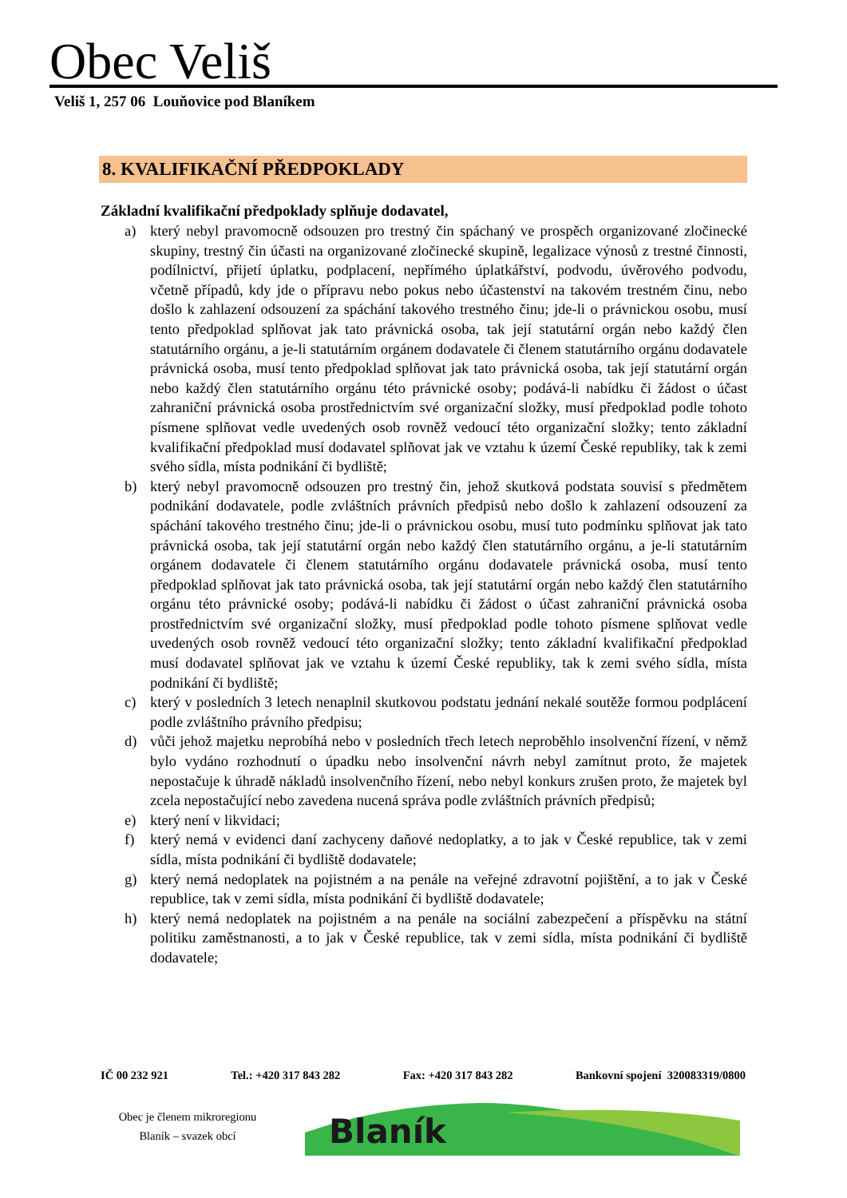Obec Veliš
Veliš 1, 257 06 Louňovice pod Blaníkem
8. KVALIFIKAČNÍ PŘEDPOKLADY
Základní kvalifikační předpoklady splňuje dodavatel,
a) který nebyl pravomocně odsouzen pro trestný čin spáchaný ve prospěch organizované zločinecké skupiny, trestný čin účasti na organizované zločinecké skupině, legalizace výnosů z trestné činnosti, podílnictví, přijetí úplatku, podplacení, nepřímého úplatkářství, podvodu, úvěrového podvodu, včetně případů, kdy jde o přípravu nebo pokus nebo účastenství na takovém trestném činu, nebo došlo k zahlazení odsouzení za spáchání takového trestného činu; jde-li o právnickou osobu, musí tento předpoklad splňovat jak tato právnická osoba, tak její statutární orgán nebo každý člen statutárního orgánu, a je-li statutárním orgánem dodavatele či členem statutárního orgánu dodavatele právnická osoba, musí tento předpoklad splňovat jak tato právnická osoba, tak její statutární orgán nebo každý člen statutárního orgánu této právnické osoby; podává-li nabídku či žádost o účast zahraniční právnická osoba prostřednictvím své organizační složky, musí předpoklad podle tohoto písmene splňovat vedle uvedených osob rovněž vedoucí této organizační složky; tento základní kvalifikační předpoklad musí dodavatel splňovat jak ve vztahu k území České republiky, tak k zemi svého sídla, místa podnikání či bydliště;
b) který nebyl pravomocně odsouzen pro trestný čin, jehož skutková podstata souvisí s předmětem podnikání dodavatele, podle zvláštních právních předpisů nebo došlo k zahlazení odsouzení za spáchání takového trestného činu; jde-li o právnickou osobu, musí tuto podmínku splňovat jak tato právnická osoba, tak její statutární orgán nebo každý člen statutárního orgánu, a je-li statutárním orgánem dodavatele či členem statutárního orgánu dodavatele právnická osoba, musí tento předpoklad splňovat jak tato právnická osoba, tak její statutární orgán nebo každý člen statutárního orgánu této právnické osoby; podává-li nabídku či žádost o účast zahraniční právnická osoba prostřednictvím své organizační složky, musí předpoklad podle tohoto písmene splňovat vedle uvedených osob rovněž vedoucí této organizační složky; tento základní kvalifikační předpoklad musí dodavatel splňovat jak ve vztahu k území České republiky, tak k zemi svého sídla, místa podnikání či bydliště;
c) který v posledních 3 letech nenaplnil skutkovou podstatu jednání nekalé soutěže formou podplácení podle zvláštního právního předpisu;
d) vůči jehož majetku neprobíhá nebo v posledních třech letech neproběhlo insolvenční řízení, v němž bylo vydáno rozhodnutí o úpadku nebo insolvenční návrh nebyl zamítnut proto, že majetek nepostačuje k úhradě nákladů insolvenčního řízení, nebo nebyl konkurs zrušen proto, že majetek byl zcela nepostačující nebo zavedena nucená správa podle zvláštních právních předpisů;
e) který není v likvidaci;
f) který nemá v evidenci daní zachyceny daňové nedoplatky, a to jak v České republice, tak v zemi sídla, místa podnikání či bydliště dodavatele;
g) který nemá nedoplatek na pojistném a na penále na veřejné zdravotní pojištění, a to jak v České republice, tak v zemi sídla, místa podnikání či bydliště dodavatele;
h) který nemá nedoplatek na pojistném a na penále na sociální zabezpečení a příspěvku na státní politiku zaměstnanosti, a to jak v České republice, tak v zemi sídla, místa podnikání či bydliště dodavatele;
IČ 00 232 921 Tel.: +420 317 843 282 Fax: +420 317 843 282 Bankovní spojení 320083319/0800
Obec je členem mikroregionu
Blaník – svazek obcí
Blaník